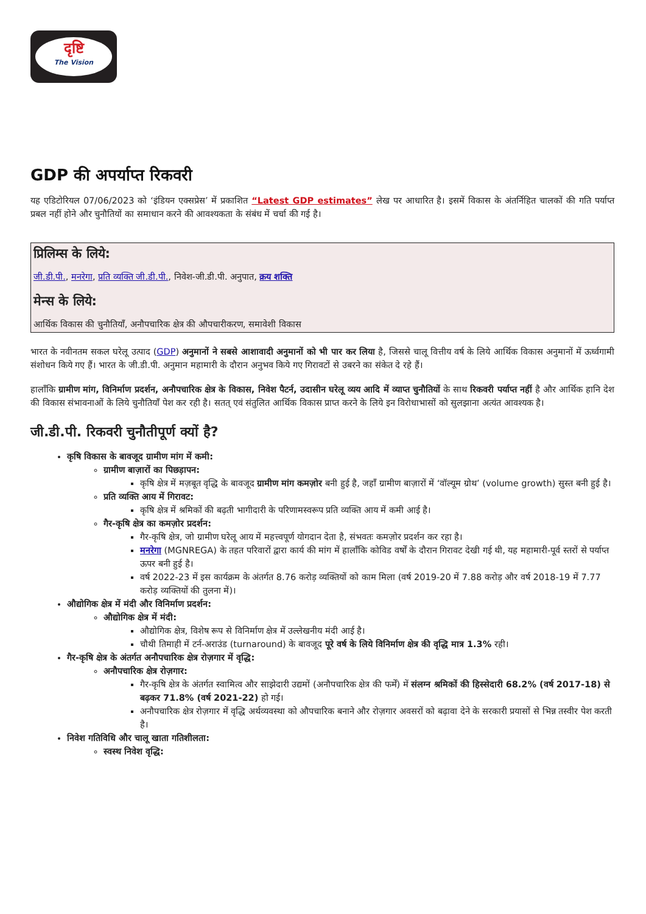दृष्टि
The Vision
GDP की अपर्याप्त रिकवरी
यह एडिटोरियल 07/06/2023 को ‘इंडियन एक्सप्रेस’ में प्रकाशित “Latest GDP estimates” लेख पर आधारित है। इसमें विकास के अंतर्निहित चालकों की गति पर्याप्त प्रबल नहीं होने और चुनौतियों का समाधान करने की आवश्यकता के संबंध में चर्चा की गई है।
प्रिलिम्स के लिये:
जी.डी.पी., मनरेगा, प्रति व्यक्ति जी.डी.पी., निवेश-जी.डी.पी. अनुपात, क्रय शक्ति
मेन्स के लिये:
आर्थिक विकास की चुनौतियाँ, अनौपचारिक क्षेत्र की औपचारीकरण, समावेशी विकास
भारत के नवीनतम सकल घरेलू उत्पाद (GDP) अनुमानों ने सबसे आशावादी अनुमानों को भी पार कर लिया है, जिससे चालू वित्तीय वर्ष के लिये आर्थिक विकास अनुमानों में ऊर्ध्वगामी संशोधन किये गए हैं। भारत के जी.डी.पी. अनुमान महामारी के दौरान अनुभव किये गए गिरावटों से उबरने का संकेत दे रहे हैं।
हालाँकि ग्रामीण मांग, विनिर्माण प्रदर्शन, अनौपचारिक क्षेत्र के विकास, निवेश पैटर्न, उदासीन घरेलू व्यय आदि में व्याप्त चुनौतियों के साथ रिकवरी पर्याप्त नहीं है और आर्थिक हानि देश की विकास संभावनाओं के लिये चुनौतियाँ पेश कर रही है। सतत् एवं संतुलित आर्थिक विकास प्राप्त करने के लिये इन विरोधाभासों को सुलझाना अत्यंत आवश्यक है।
जी.डी.पी. रिकवरी चुनौतीपूर्ण क्यों है?
कृषि विकास के बावजूद ग्रामीण मांग में कमी:
ग्रामीण बाज़ारों का पिछड़ापन:
कृषि क्षेत्र में मज़बूत वृद्धि के बावजूद ग्रामीण मांग कमज़ोर बनी हुई है, जहाँ ग्रामीण बाज़ारों में ‘वॉल्यूम ग्रोथ’ (volume growth) सुस्त बनी हुई है।
प्रति व्यक्ति आय में गिरावट:
कृषि क्षेत्र में श्रमिकों की बढ़ती भागीदारी के परिणामस्वरूप प्रति व्यक्ति आय में कमी आई है।
गैर-कृषि क्षेत्र का कमज़ोर प्रदर्शन:
गैर-कृषि क्षेत्र, जो ग्रामीण घरेलू आय में महत्त्वपूर्ण योगदान देता है, संभवतः कमज़ोर प्रदर्शन कर रहा है।
मनरेगा (MGNREGA) के तहत परिवारों द्वारा कार्य की मांग में हालाँकि कोविड वर्षों के दौरान गिरावट देखी गई थी, यह महामारी-पूर्व स्तरों से पर्याप्त ऊपर बनी हुई है।
वर्ष 2022-23 में इस कार्यक्रम के अंतर्गत 8.76 करोड़ व्यक्तियों को काम मिला (वर्ष 2019-20 में 7.88 करोड़ और वर्ष 2018-19 में 7.77 करोड़ व्यक्तियों की तुलना में)।
औद्योगिक क्षेत्र में मंदी और विनिर्माण प्रदर्शन:
औद्योगिक क्षेत्र में मंदी:
औद्योगिक क्षेत्र, विशेष रूप से विनिर्माण क्षेत्र में उल्लेखनीय मंदी आई है।
चौथी तिमाही में टर्न-अराउंड (turnaround) के बावजूद पूरे वर्ष के लिये विनिर्माण क्षेत्र की वृद्धि मात्र 1.3% रही।
गैर-कृषि क्षेत्र के अंतर्गत अनौपचारिक क्षेत्र रोज़गार में वृद्धि:
अनौपचारिक क्षेत्र रोज़गार:
गैर-कृषि क्षेत्र के अंतर्गत स्वामित्व और साझेदारी उद्यमों (अनौपचारिक क्षेत्र की फर्में) में संलग्न श्रमिकों की हिस्सेदारी 68.2% (वर्ष 2017-18) से बढ़कर 71.8% (वर्ष 2021-22) हो गई।
अनौपचारिक क्षेत्र रोज़गार में वृद्धि अर्थव्यवस्था को औपचारिक बनाने और रोज़गार अवसरों को बढ़ावा देने के सरकारी प्रयासों से भिन्न तस्वीर पेश करती है।
निवेश गतिविधि और चालू खाता गतिशीलता:
स्वस्थ निवेश वृद्धि: